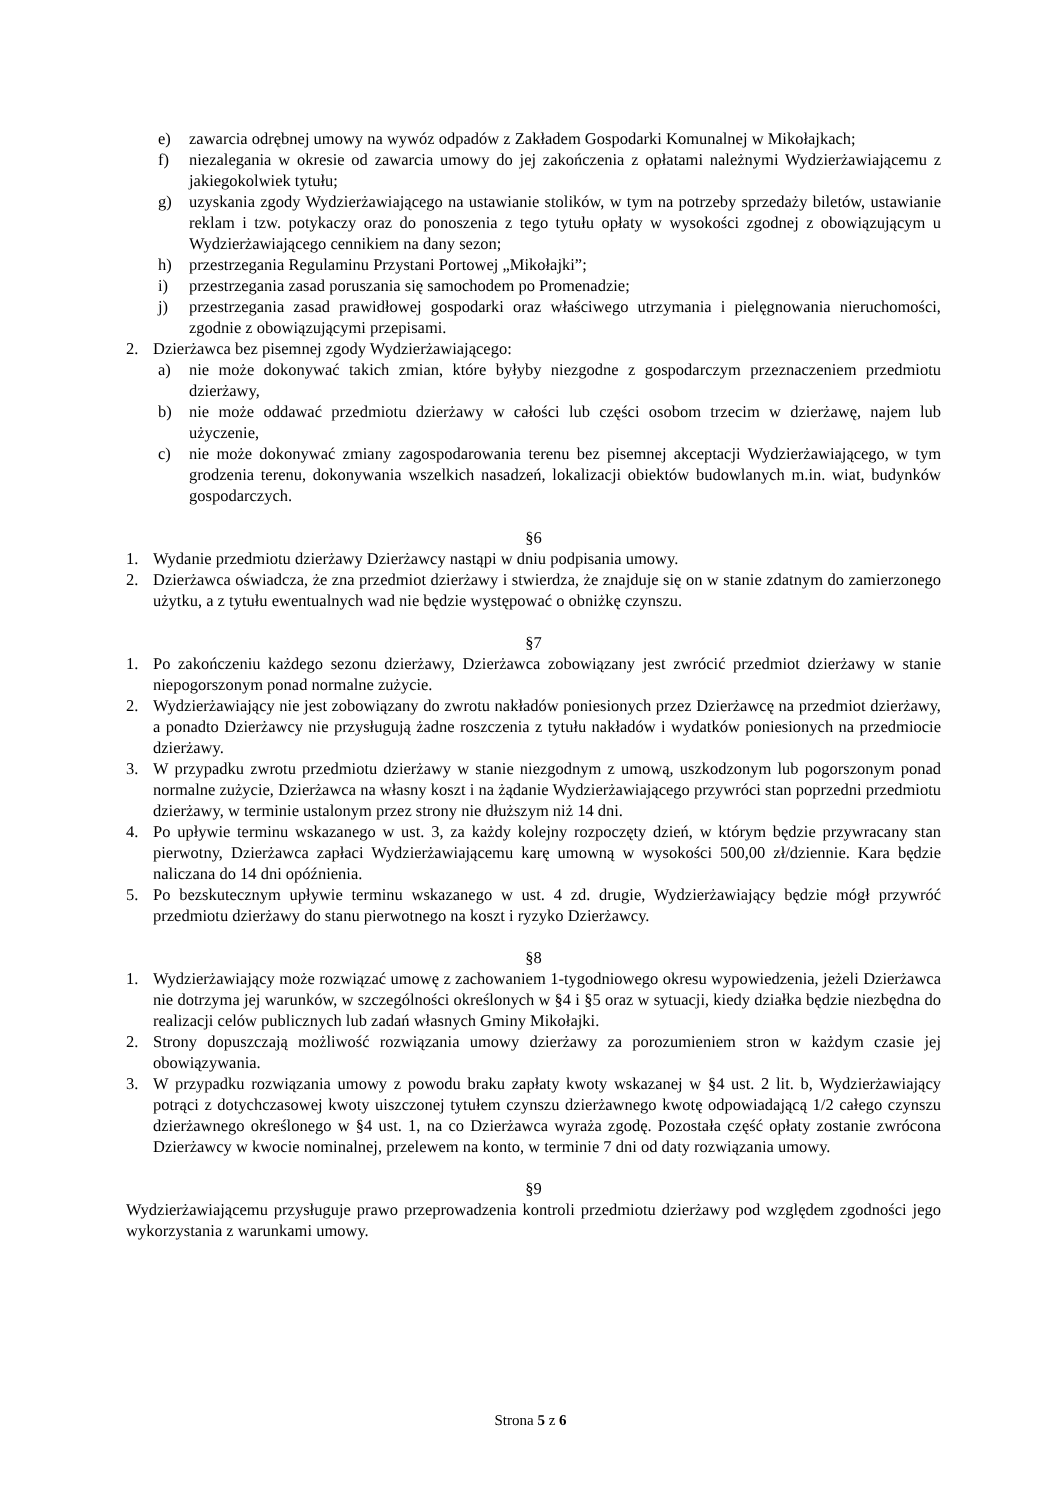e) zawarcia odrębnej umowy na wywóz odpadów z Zakładem Gospodarki Komunalnej w Mikołajkach;
f) niezalegania w okresie od zawarcia umowy do jej zakończenia z opłatami należnymi Wydzierżawiającemu z jakiegokolwiek tytułu;
g) uzyskania zgody Wydzierżawiającego na ustawianie stolików, w tym na potrzeby sprzedaży biletów, ustawianie reklam i tzw. potykaczy oraz do ponoszenia z tego tytułu opłaty w wysokości zgodnej z obowiązującym u Wydzierżawiającego cennikiem na dany sezon;
h) przestrzegania Regulaminu Przystani Portowej „Mikołajki”;
i) przestrzegania zasad poruszania się samochodem po Promenadzie;
j) przestrzegania zasad prawidłowej gospodarki oraz właściwego utrzymania i pielęgnowania nieruchomości, zgodnie z obowiązującymi przepisami.
2. Dzierżawca bez pisemnej zgody Wydzierżawiającego:
a) nie może dokonywać takich zmian, które byłyby niezgodne z gospodarczym przeznaczeniem przedmiotu dzierżawy,
b) nie może oddawać przedmiotu dzierżawy w całości lub części osobom trzecim w dzierżawę, najem lub użyczenie,
c) nie może dokonywać zmiany zagospodarowania terenu bez pisemnej akceptacji Wydzierżawiającego, w tym grodzenia terenu, dokonywania wszelkich nasadzeń, lokalizacji obiektów budowlanych m.in. wiat, budynków gospodarczych.
§6
1. Wydanie przedmiotu dzierżawy Dzierżawcy nastąpi w dniu podpisania umowy.
2. Dzierżawca oświadcza, że zna przedmiot dzierżawy i stwierdza, że znajduje się on w stanie zdatnym do zamierzonego użytku, a z tytułu ewentualnych wad nie będzie występować o obniżkę czynszu.
§7
1. Po zakończeniu każdego sezonu dzierżawy, Dzierżawca zobowiązany jest zwrócić przedmiot dzierżawy w stanie niepogorszonym ponad normalne zużycie.
2. Wydzierżawiający nie jest zobowiązany do zwrotu nakładów poniesionych przez Dzierżawcę na przedmiot dzierżawy, a ponadto Dzierżawcy nie przysługują żadne roszczenia z tytułu nakładów i wydatków poniesionych na przedmiocie dzierżawy.
3. W przypadku zwrotu przedmiotu dzierżawy w stanie niezgodnym z umową, uszkodzonym lub pogorszonym ponad normalne zużycie, Dzierżawca na własny koszt i na żądanie Wydzierżawiającego przywróci stan poprzedni przedmiotu dzierżawy, w terminie ustalonym przez strony nie dłuższym niż 14 dni.
4. Po upływie terminu wskazanego w ust. 3, za każdy kolejny rozpoczęty dzień, w którym będzie przywracany stan pierwotny, Dzierżawca zapłaci Wydzierżawiającemu karę umowną w wysokości 500,00 zł/dziennie. Kara będzie naliczana do 14 dni opóźnienia.
5. Po bezskutecznym upływie terminu wskazanego w ust. 4 zd. drugie, Wydzierżawiający będzie mógł przywróć przedmiotu dzierżawy do stanu pierwotnego na koszt i ryzyko Dzierżawcy.
§8
1. Wydzierżawiający może rozwiązać umowę z zachowaniem 1-tygodniowego okresu wypowiedzenia, jeżeli Dzierżawca nie dotrzyma jej warunków, w szczególności określonych w §4 i §5 oraz w sytuacji, kiedy działka będzie niezbędna do realizacji celów publicznych lub zadań własnych Gminy Mikołajki.
2. Strony dopuszczają możliwość rozwiązania umowy dzierżawy za porozumieniem stron w każdym czasie jej obowiązywania.
3. W przypadku rozwiązania umowy z powodu braku zapłaty kwoty wskazanej w §4 ust. 2 lit. b, Wydzierżawiający potrąci z dotychczasowej kwoty uiszczonej tytułem czynszu dzierżawnego kwotę odpowiadającą 1/2 całego czynszu dzierżawnego określonego w §4 ust. 1, na co Dzierżawca wyraża zgodę. Pozostała część opłaty zostanie zwrócona Dzierżawcy w kwocie nominalnej, przelewem na konto, w terminie 7 dni od daty rozwiązania umowy.
§9
Wydzierżawiającemu przysługuje prawo przeprowadzenia kontroli przedmiotu dzierżawy pod względem zgodności jego wykorzystania z warunkami umowy.
Strona 5 z 6